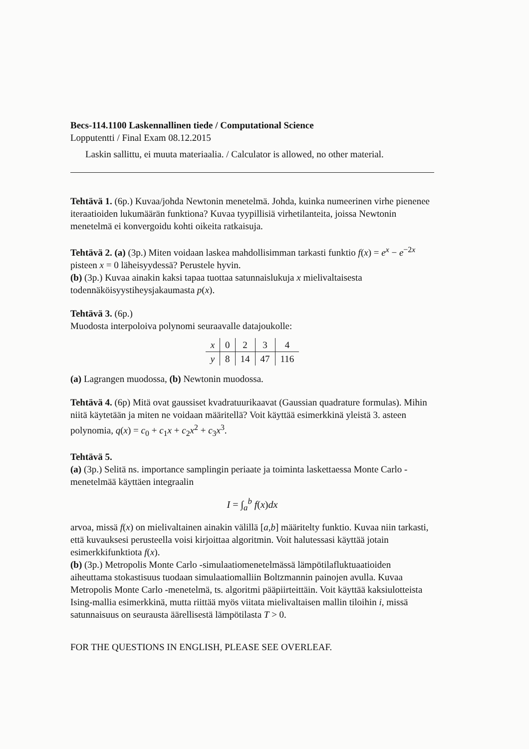Becs-114.1100 Laskennallinen tiede / Computational Science
Lopputentti / Final Exam 08.12.2015
Laskin sallittu, ei muuta materiaalia. / Calculator is allowed, no other material.
Tehtävä 1. (6p.) Kuvaa/johda Newtonin menetelmä. Johda, kuinka numeerinen virhe pienenee iteraatioiden lukumäärän funktiona? Kuvaa tyypillisiä virhetilanteita, joissa Newtonin menetelmä ei konvergoidu kohti oikeita ratkaisuja.
Tehtävä 2. (a) (3p.) Miten voidaan laskea mahdollisimman tarkasti funktio f(x) = e<sup>x</sup> − e<sup>−2x</sup> pisteen x = 0 läheisyydessä? Perustele hyvin.
(b) (3p.) Kuvaa ainakin kaksi tapaa tuottaa satunnaislukuja x mielivaltaisesta todennäköisyystiheysjakaumasta p(x).
Tehtävä 3. (6p.)
Muodosta interpoloiva polynomi seuraavalle datajoukolle:
| x | 0 | 2 | 3 | 4 |
| y | 8 | 14 | 47 | 116 |
(a) Lagrangen muodossa, (b) Newtonin muodossa.
Tehtävä 4. (6p) Mitä ovat gaussiset kvadratuurikaavat (Gaussian quadrature formulas). Mihin niitä käytetään ja miten ne voidaan määritellä? Voit käyttää esimerkkinä yleistä 3. asteen polynomia, q(x) = c<sub>0</sub> + c<sub>1</sub>x + c<sub>2</sub>x<sup>2</sup> + c<sub>3</sub>x<sup>3</sup>.
Tehtävä 5.
(a) (3p.) Selitä ns. importance samplingin periaate ja toiminta laskettaessa Monte Carlo -menetelmää käyttäen integraalin
I = ∫<sub>a</sub><sup>b</sup> f(x)dx
arvoa, missä f(x) on mielivaltainen ainakin välillä [a,b] määritelty funktio. Kuvaa niin tarkasti, että kuvauksesi perusteella voisi kirjoittaa algoritmin. Voit halutessasi käyttää jotain esimerkkifunktiota f(x).
(b) (3p.) Metropolis Monte Carlo -simulaatiomenetelmässä lämpötilafluktuaatioiden aiheuttama stokastisuus tuodaan simulaatiomalliin Boltzmannin painojen avulla. Kuvaa Metropolis Monte Carlo -menetelmä, ts. algoritmi pääpiirteittäin. Voit käyttää kaksiulotteista Ising-mallia esimerkkinä, mutta riittää myös viitata mielivaltaisen mallin tiloihin i, missä satunnaisuus on seurausta äärellisestä lämpötilasta T > 0.
FOR THE QUESTIONS IN ENGLISH, PLEASE SEE OVERLEAF.